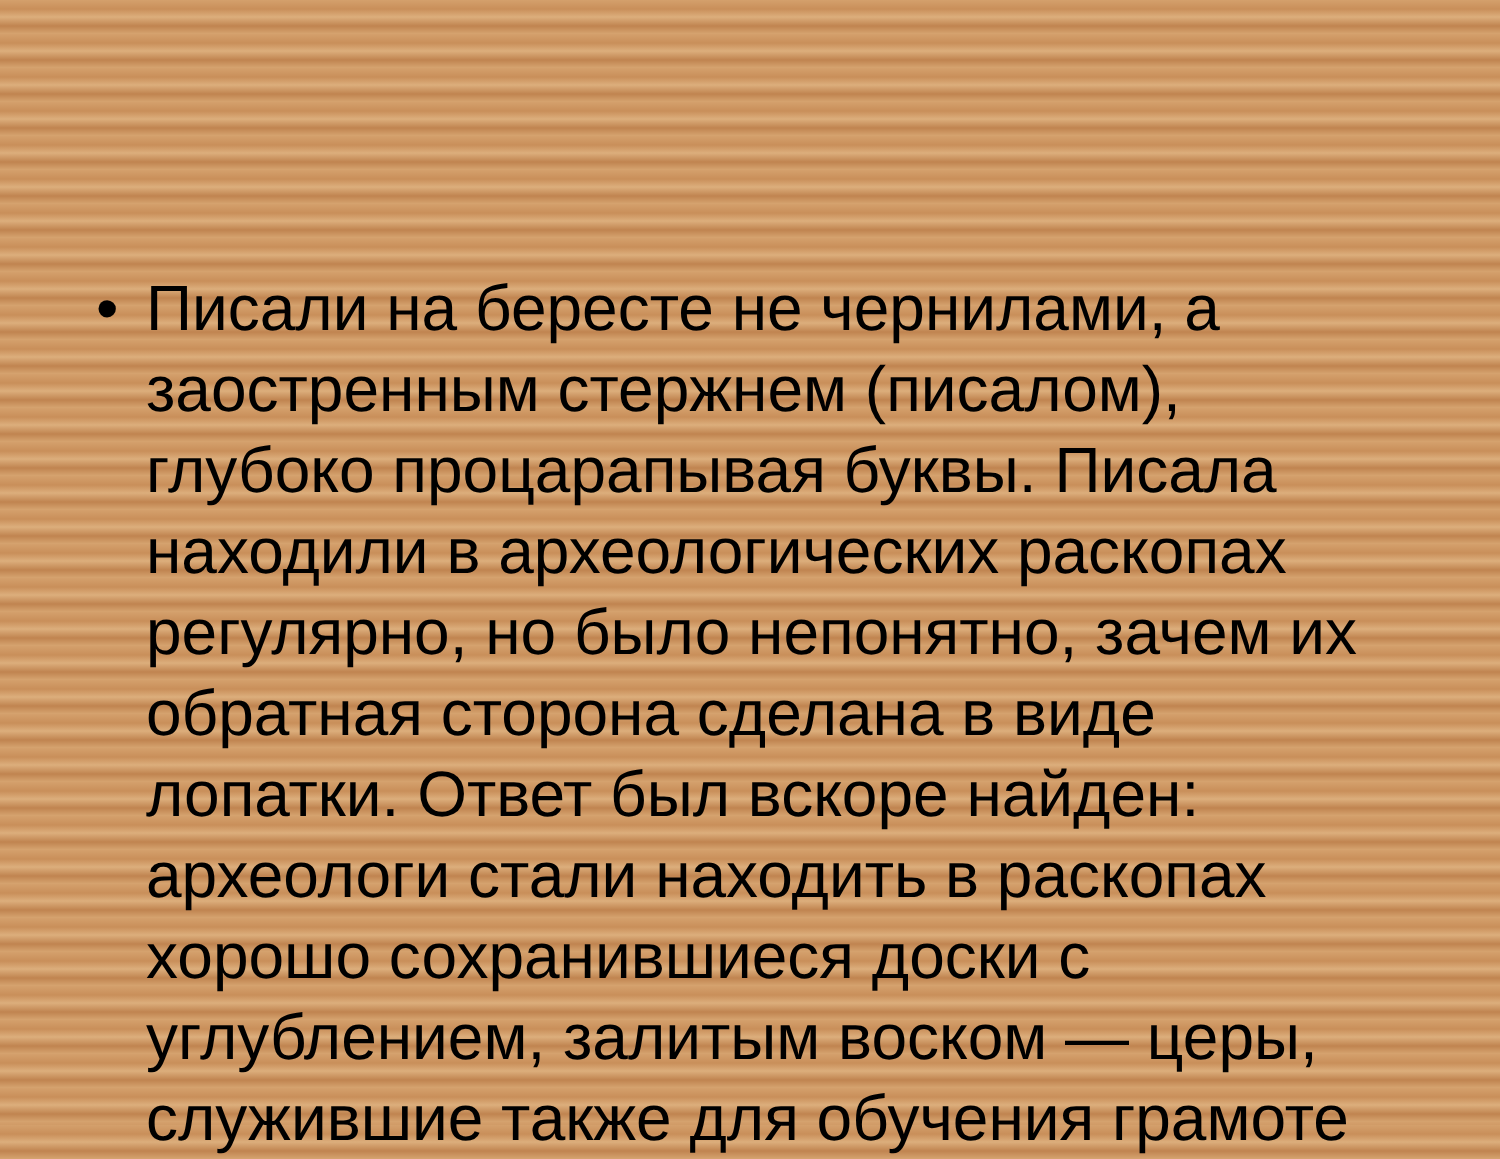• Писали на бересте не чернилами, а заостренным стержнем (писалом), глубоко процарапывая буквы. Писала находили в археологических раскопах регулярно, но было непонятно, зачем их обратная сторона сделана в виде лопатки. Ответ был вскоре найден: археологи стали находить в раскопах хорошо сохранившиеся доски с углублением, залитым воском — церы, служившие также для обучения грамоте